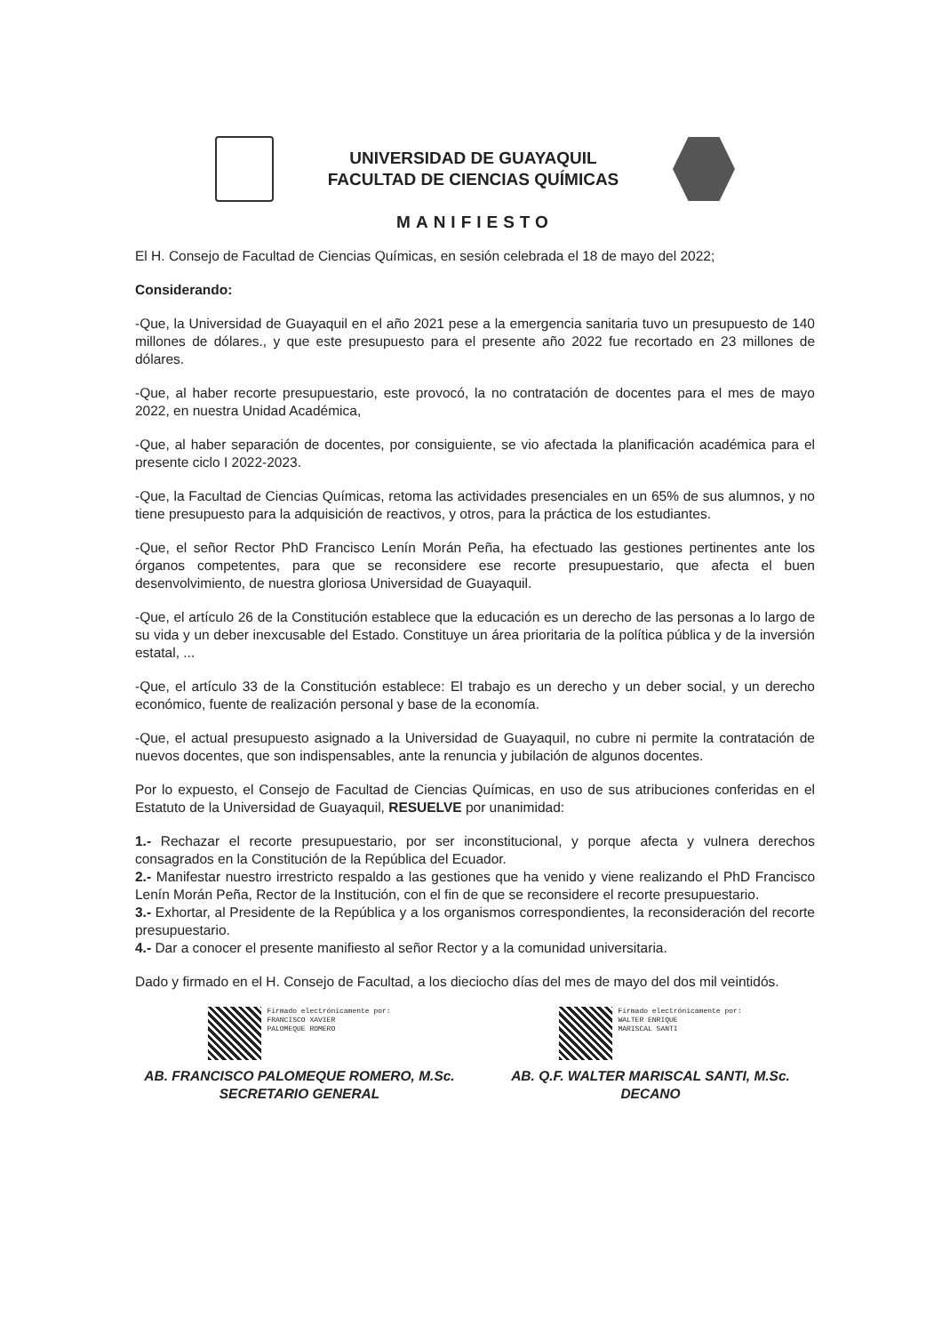UNIVERSIDAD DE GUAYAQUIL
FACULTAD DE CIENCIAS QUÍMICAS
MANIFIESTO
El H. Consejo de Facultad de Ciencias Químicas, en sesión celebrada el 18 de mayo del 2022;
Considerando:
-Que, la Universidad de Guayaquil en el año 2021 pese a la emergencia sanitaria tuvo un presupuesto de 140 millones de dólares., y que este presupuesto para el presente año 2022 fue recortado en 23 millones de dólares.
-Que, al haber recorte presupuestario, este provocó, la no contratación de docentes para el mes de mayo 2022, en nuestra Unidad Académica,
-Que, al haber separación de docentes, por consiguiente, se vio afectada la planificación académica para el presente ciclo I 2022-2023.
-Que, la Facultad de Ciencias Químicas, retoma las actividades presenciales en un 65% de sus alumnos, y no tiene presupuesto para la adquisición de reactivos, y otros, para la práctica de los estudiantes.
-Que, el señor Rector PhD Francisco Lenín Morán Peña, ha efectuado las gestiones pertinentes ante los órganos competentes, para que se reconsidere ese recorte presupuestario, que afecta el buen desenvolvimiento, de nuestra gloriosa Universidad de Guayaquil.
-Que, el artículo 26 de la Constitución establece que la educación es un derecho de las personas a lo largo de su vida y un deber inexcusable del Estado. Constituye un área prioritaria de la política pública y de la inversión estatal, ...
-Que, el artículo 33 de la Constitución establece: El trabajo es un derecho y un deber social, y un derecho económico, fuente de realización personal y base de la economía.
-Que, el actual presupuesto asignado a la Universidad de Guayaquil, no cubre ni permite la contratación de nuevos docentes, que son indispensables, ante la renuncia y jubilación de algunos docentes.
Por lo expuesto, el Consejo de Facultad de Ciencias Químicas, en uso de sus atribuciones conferidas en el Estatuto de la Universidad de Guayaquil, RESUELVE por unanimidad:
1.- Rechazar el recorte presupuestario, por ser inconstitucional, y porque afecta y vulnera derechos consagrados en la Constitución de la República del Ecuador.
2.- Manifestar nuestro irrestricto respaldo a las gestiones que ha venido y viene realizando el PhD Francisco Lenín Morán Peña, Rector de la Institución, con el fin de que se reconsidere el recorte presupuestario.
3.- Exhortar, al Presidente de la República y a los organismos correspondientes, la reconsideración del recorte presupuestario.
4.- Dar a conocer el presente manifiesto al señor Rector y a la comunidad universitaria.
Dado y firmado en el H. Consejo de Facultad, a los dieciocho días del mes de mayo del dos mil veintidós.
Firmado electrónicamente por:
FRANCISCO XAVIER
PALOMEQUE ROMERO
AB. FRANCISCO PALOMEQUE ROMERO, M.Sc.
SECRETARIO GENERAL
Firmado electrónicamente por:
WALTER ENRIQUE
MARISCAL SANTI
AB. Q.F. WALTER MARISCAL SANTI, M.Sc.
DECANO